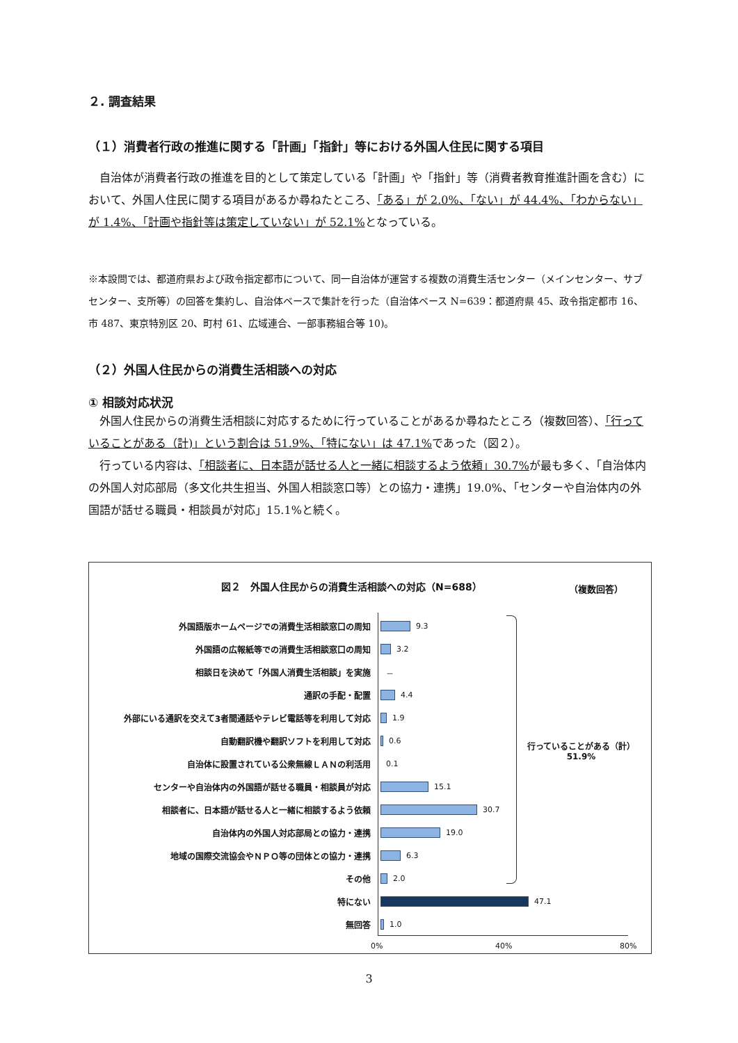２. 調査結果
（１）消費者行政の推進に関する「計画」「指針」等における外国人住民に関する項目
　自治体が消費者行政の推進を目的として策定している「計画」や「指針」等（消費者教育推進計画を含む）において、外国人住民に関する項目があるか尋ねたところ、「ある」が 2.0%、「ない」が 44.4%、「わからない」が 1.4%、「計画や指針等は策定していない」が 52.1% となっている。
※本設問では、都道府県および政令指定都市について、同一自治体が運営する複数の消費生活センター（メインセンター、サブセンター、支所等）の回答を集約し、自治体ベースで集計を行った（自治体ベース N=639：都道府県 45、政令指定都市 16、市 487、東京特別区 20、町村 61、広域連合、一部事務組合等 10)。
（２）外国人住民からの消費生活相談への対応
① 相談対応状況
　外国人住民からの消費生活相談に対応するために行っていることがあるか尋ねたところ（複数回答）、「行っていることがある（計)」という割合は 51.9%、「特にない」は 47.1% であった（図２）。
　行っている内容は、「相談者に、日本語が話せる人と一緒に相談するよう依頼」30.7% が最も多く、「自治体内の外国人対応部局（多文化共生担当、外国人相談窓口等）との協力・連携」19.0%、「センターや自治体内の外国語が話せる職員・相談員が対応」15.1%と続く。
図２　外国人住民からの消費生活相談への対応（N=688）
（複数回答）
外国語版ホームページでの消費生活相談窓口の周知 9.3
外国語の広報紙等での消費生活相談窓口の周知 3.2
相談日を決めて「外国人消費生活相談」を実施 －
通訳の手配・配置 4.4
外部にいる通訳を交えて3者間通話やテレビ電話等を利用して対応 1.9
自動翻訳機や翻訳ソフトを利用して対応 0.6
自治体に設置されている公衆無線ＬＡＮの利活用 0.1
センターや自治体内の外国語が話せる職員・相談員が対応 15.1
相談者に、日本語が話せる人と一緒に相談するよう依頼 30.7
自治体内の外国人対応部局との協力・連携 19.0
地域の国際交流協会やＮＰＯ等の団体との協力・連携 6.3
その他 2.0
特にない 47.1
無回答 1.0
行っていることがある（計）
51.9%
0% 40% 80%
3